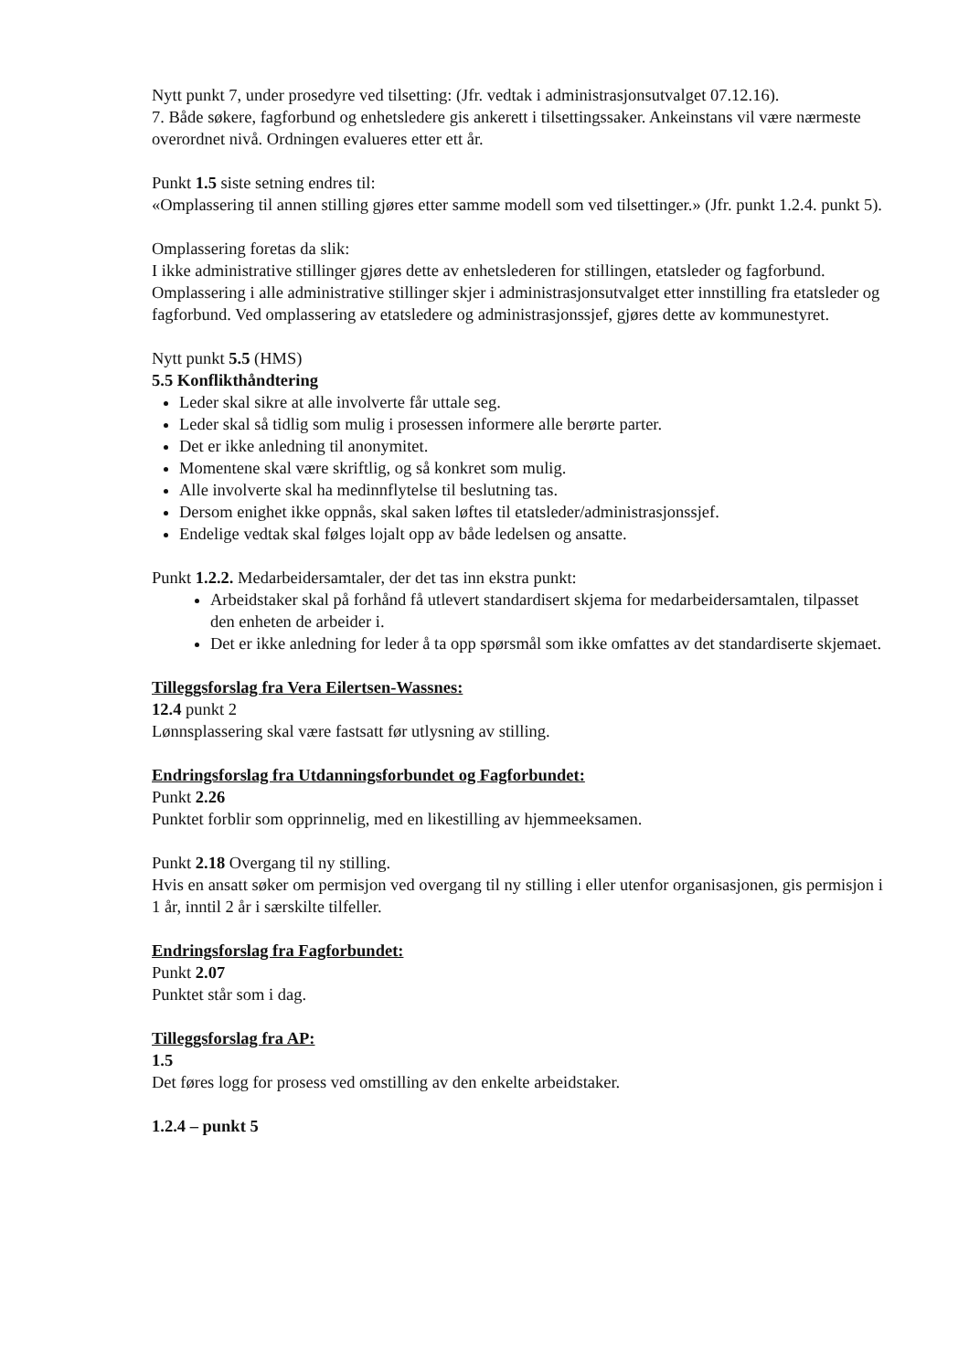Nytt punkt 7, under prosedyre ved tilsetting: (Jfr. vedtak i administrasjonsutvalget 07.12.16).
7. Både søkere, fagforbund og enhetsledere gis ankerett i tilsettingssaker. Ankeinstans vil være nærmeste overordnet nivå. Ordningen evalueres etter ett år.
Punkt 1.5 siste setning endres til:
«Omplassering til annen stilling gjøres etter samme modell som ved tilsettinger.» (Jfr. punkt 1.2.4. punkt 5).
Omplassering foretas da slik:
I ikke administrative stillinger gjøres dette av enhetslederen for stillingen, etatsleder og fagforbund. Omplassering i alle administrative stillinger skjer i administrasjonsutvalget etter innstilling fra etatsleder og fagforbund. Ved omplassering av etatsledere og administrasjonssjef, gjøres dette av kommunestyret.
Nytt punkt 5.5 (HMS)
5.5 Konflikthåndtering
Leder skal sikre at alle involverte får uttale seg.
Leder skal så tidlig som mulig i prosessen informere alle berørte parter.
Det er ikke anledning til anonymitet.
Momentene skal være skriftlig, og så konkret som mulig.
Alle involverte skal ha medinnflytelse til beslutning tas.
Dersom enighet ikke oppnås, skal saken løftes til etatsleder/administrasjonssjef.
Endelige vedtak skal følges lojalt opp av både ledelsen og ansatte.
Punkt 1.2.2. Medarbeidersamtaler, der det tas inn ekstra punkt:
Arbeidstaker skal på forhånd få utlevert standardisert skjema for medarbeidersamtalen, tilpasset den enheten de arbeider i.
Det er ikke anledning for leder å ta opp spørsmål som ikke omfattes av det standardiserte skjemaet.
Tilleggsforslag fra Vera Eilertsen-Wassnes:
12.4 punkt 2
Lønnsplassering skal være fastsatt før utlysning av stilling.
Endringsforslag fra Utdanningsforbundet og Fagforbundet:
Punkt 2.26
Punktet forblir som opprinnelig, med en likestilling av hjemmeeksamen.
Punkt 2.18 Overgang til ny stilling.
Hvis en ansatt søker om permisjon ved overgang til ny stilling i eller utenfor organisasjonen, gis permisjon i 1 år, inntil 2 år i særskilte tilfeller.
Endringsforslag fra Fagforbundet:
Punkt 2.07
Punktet står som i dag.
Tilleggsforslag fra AP:
1.5
Det føres logg for prosess ved omstilling av den enkelte arbeidstaker.
1.2.4 – punkt 5